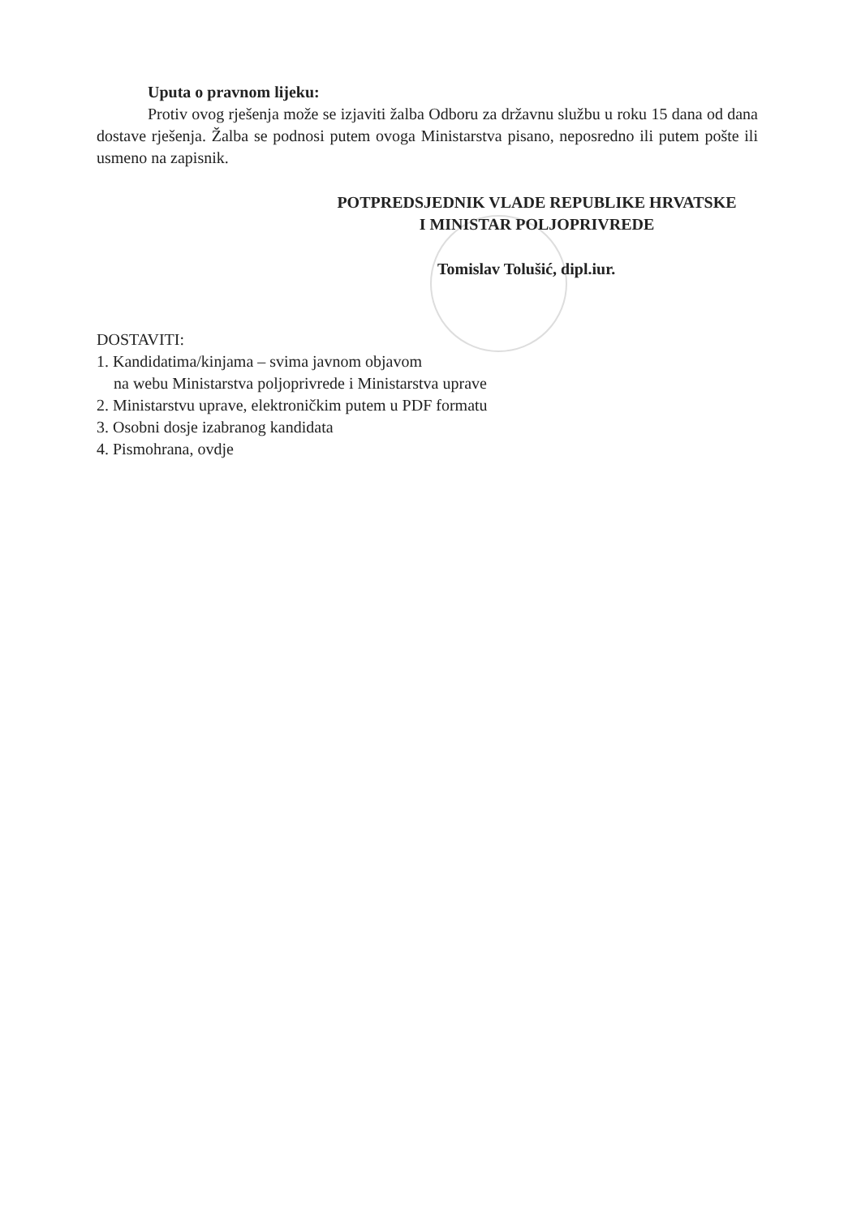Uputa o pravnom lijeku:
Protiv ovog rješenja može se izjaviti žalba Odboru za državnu službu u roku 15 dana od dana dostave rješenja. Žalba se podnosi putem ovoga Ministarstva pisano, neposredno ili putem pošte ili usmeno na zapisnik.
POTPREDSJEDNIK VLADE REPUBLIKE HRVATSKE
I MINISTAR POLJOPRIVREDE
Tomislav Tolušić, dipl.iur.
DOSTAVITI:
1. Kandidatima/kinjama – svima javnom objavom
na webu Ministarstva poljoprivrede i Ministarstva uprave
2. Ministarstvu uprave, elektroničkim putem u PDF formatu
3. Osobni dosje izabranog kandidata
4. Pismohrana, ovdje